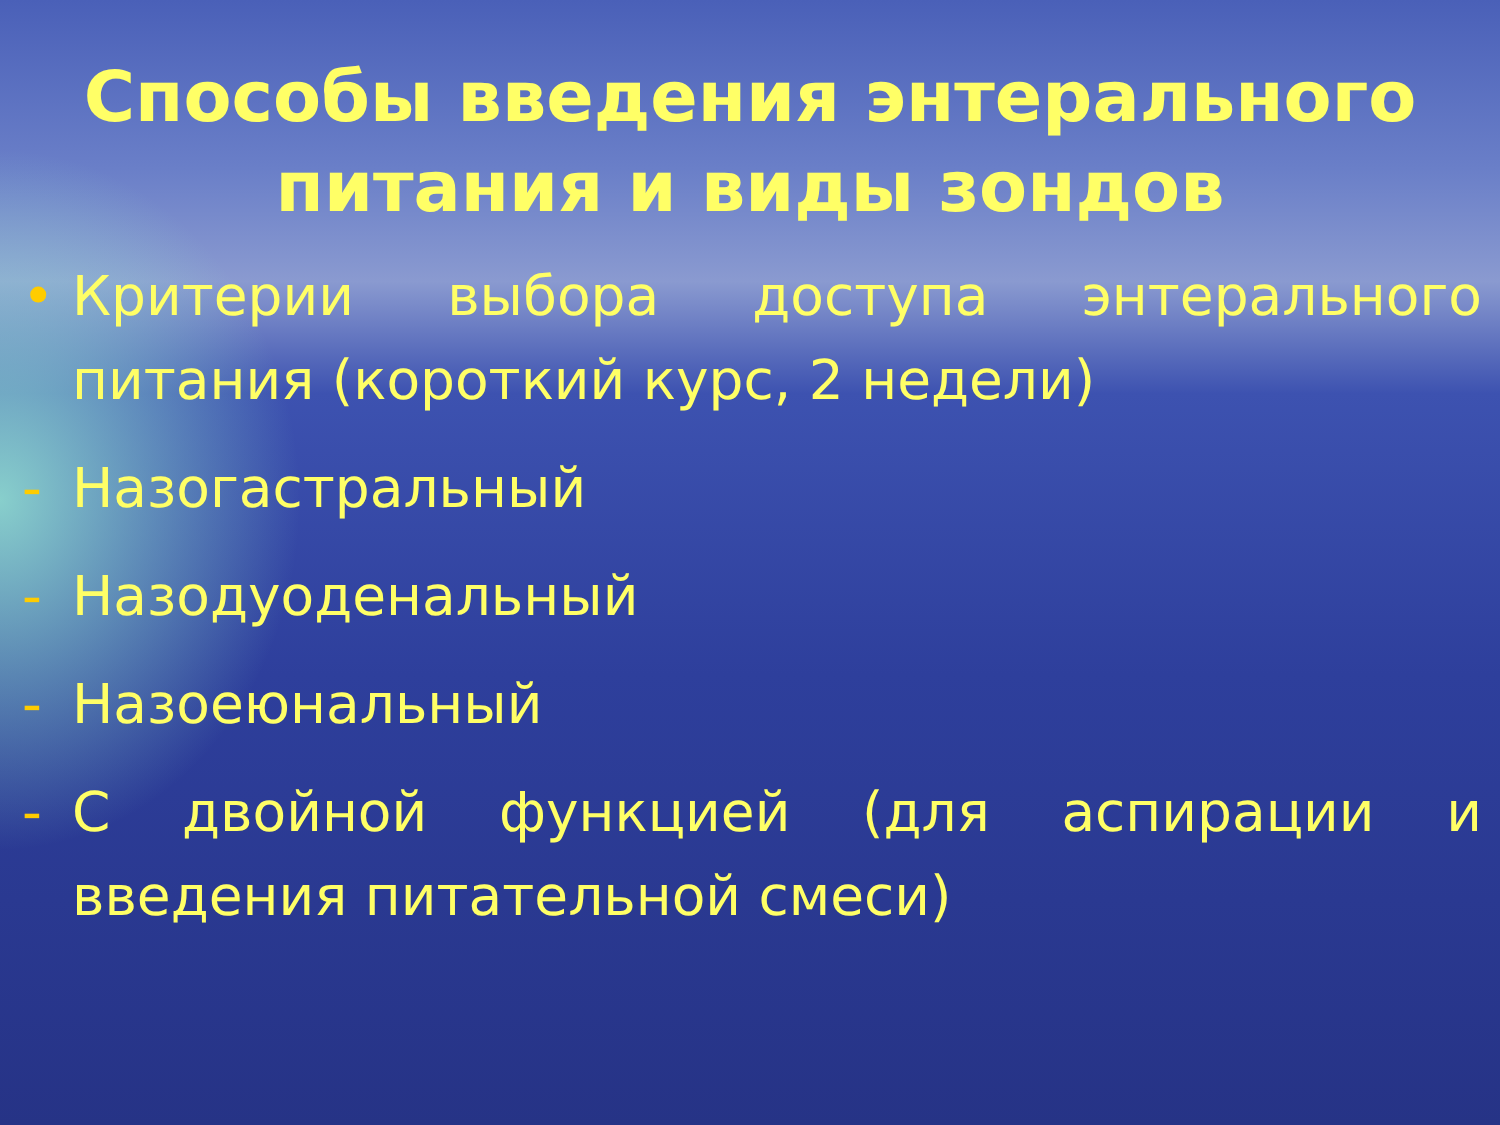Способы введения энтерального питания и виды зондов
• Критерии выбора доступа энтерального питания (короткий курс, 2 недели)
- Назогастральный
- Назодуоденальный
- Назоеюнальный
- С двойной функцией (для аспирации и введения питательной смеси)